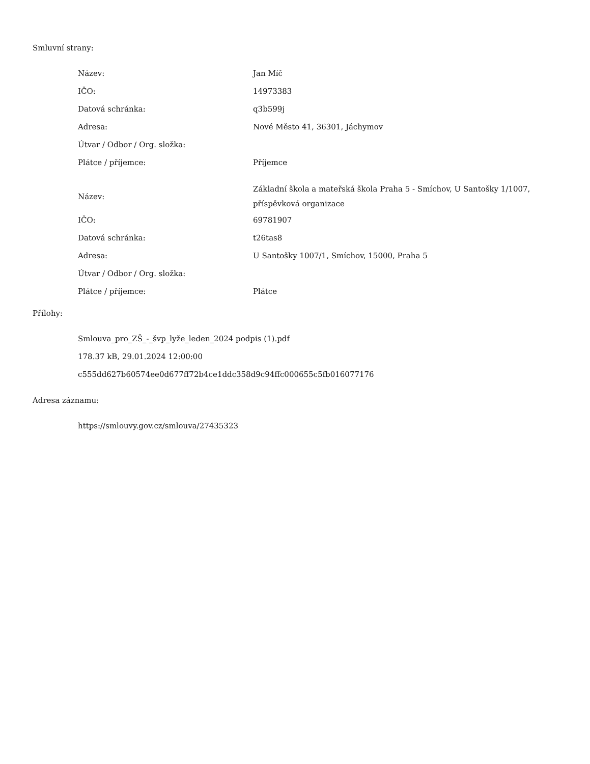Smluvní strany:
| Název: | Jan Míč |
| IČO: | 14973383 |
| Datová schránka: | q3b599j |
| Adresa: | Nové Město 41, 36301, Jáchymov |
| Útvar / Odbor / Org. složka: | |
| Plátce / příjemce: | Příjemce |
| Název: | Základní škola a mateřská škola Praha 5 - Smíchov, U Santošky 1/1007, příspěvková organizace |
| IČO: | 69781907 |
| Datová schránka: | t26tas8 |
| Adresa: | U Santošky 1007/1, Smíchov, 15000, Praha 5 |
| Útvar / Odbor / Org. složka: | |
| Plátce / příjemce: | Plátce |
Přílohy:
Smlouva_pro_ZŠ_-_švp_lyže_leden_2024 podpis (1).pdf
178.37 kB, 29.01.2024 12:00:00
c555dd627b60574ee0d677ff72b4ce1ddc358d9c94ffc000655c5fb016077176
Adresa záznamu:
https://smlouvy.gov.cz/smlouva/27435323